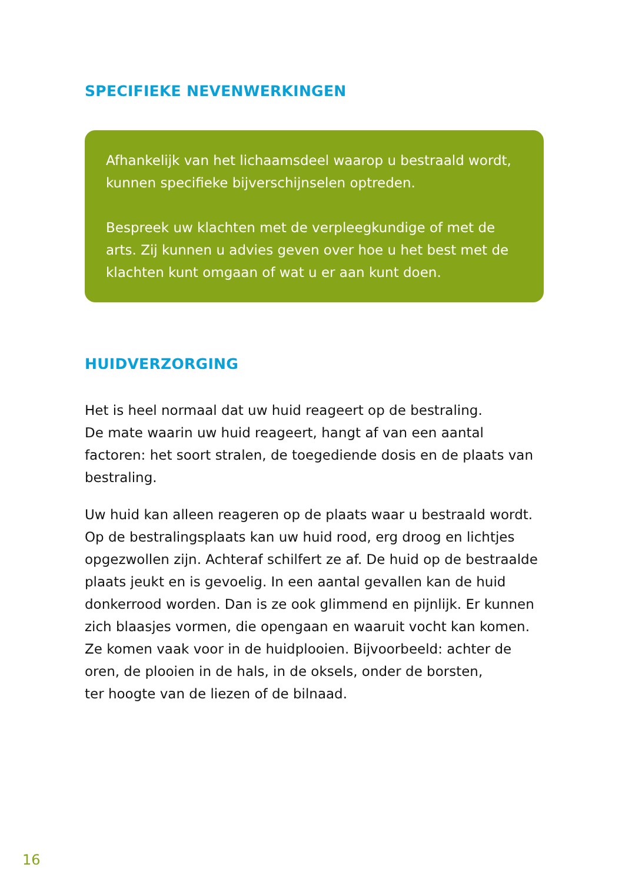SPECIFIEKE NEVENWERKINGEN
Afhankelijk van het lichaamsdeel waarop u bestraald wordt, kunnen specifieke bijverschijnselen optreden.
Bespreek uw klachten met de verpleegkundige of met de arts. Zij kunnen u advies geven over hoe u het best met de klachten kunt omgaan of wat u er aan kunt doen.
HUIDVERZORGING
Het is heel normaal dat uw huid reageert op de bestraling.
De mate waarin uw huid reageert, hangt af van een aantal factoren: het soort stralen, de toegediende dosis en de plaats van bestraling.
Uw huid kan alleen reageren op de plaats waar u bestraald wordt. Op de bestralingsplaats kan uw huid rood, erg droog en lichtjes opgezwollen zijn. Achteraf schilfert ze af. De huid op de bestraalde plaats jeukt en is gevoelig. In een aantal gevallen kan de huid donkerrood worden. Dan is ze ook glimmend en pijnlijk. Er kunnen zich blaasjes vormen, die opengaan en waaruit vocht kan komen. Ze komen vaak voor in de huidplooien. Bijvoorbeeld: achter de oren, de plooien in de hals, in de oksels, onder de borsten,
ter hoogte van de liezen of de bilnaad.
16